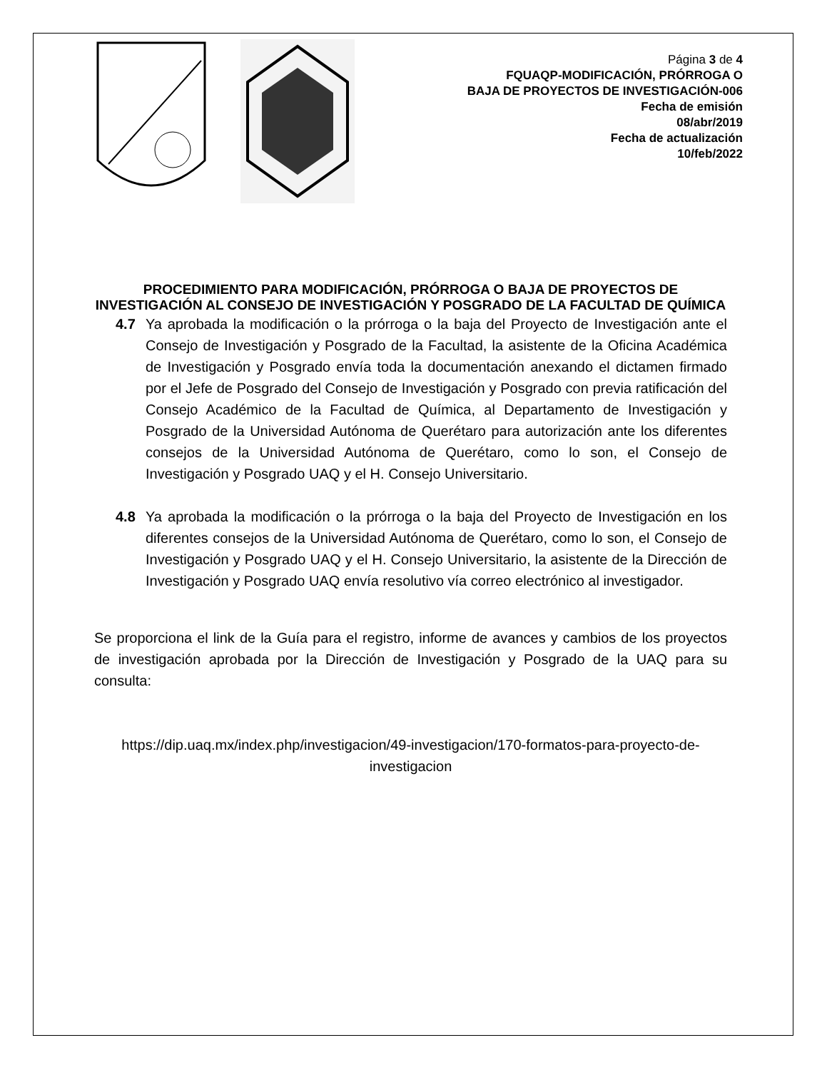Página 3 de 4
FQUAQP-MODIFICACIÓN, PRÓRROGA O
BAJA DE PROYECTOS DE INVESTIGACIÓN-006
Fecha de emisión
08/abr/2019
Fecha de actualización
10/feb/2022
PROCEDIMIENTO PARA MODIFICACIÓN, PRÓRROGA O BAJA DE PROYECTOS DE INVESTIGACIÓN AL CONSEJO DE INVESTIGACIÓN Y POSGRADO DE LA FACULTAD DE QUÍMICA
4.7 Ya aprobada la modificación o la prórroga o la baja del Proyecto de Investigación ante el Consejo de Investigación y Posgrado de la Facultad, la asistente de la Oficina Académica de Investigación y Posgrado envía toda la documentación anexando el dictamen firmado por el Jefe de Posgrado del Consejo de Investigación y Posgrado con previa ratificación del Consejo Académico de la Facultad de Química, al Departamento de Investigación y Posgrado de la Universidad Autónoma de Querétaro para autorización ante los diferentes consejos de la Universidad Autónoma de Querétaro, como lo son, el Consejo de Investigación y Posgrado UAQ y el H. Consejo Universitario.
4.8 Ya aprobada la modificación o la prórroga o la baja del Proyecto de Investigación en los diferentes consejos de la Universidad Autónoma de Querétaro, como lo son, el Consejo de Investigación y Posgrado UAQ y el H. Consejo Universitario, la asistente de la Dirección de Investigación y Posgrado UAQ envía resolutivo vía correo electrónico al investigador.
Se proporciona el link de la Guía para el registro, informe de avances y cambios de los proyectos de investigación aprobada por la Dirección de Investigación y Posgrado de la UAQ para su consulta:
https://dip.uaq.mx/index.php/investigacion/49-investigacion/170-formatos-para-proyecto-de-investigacion